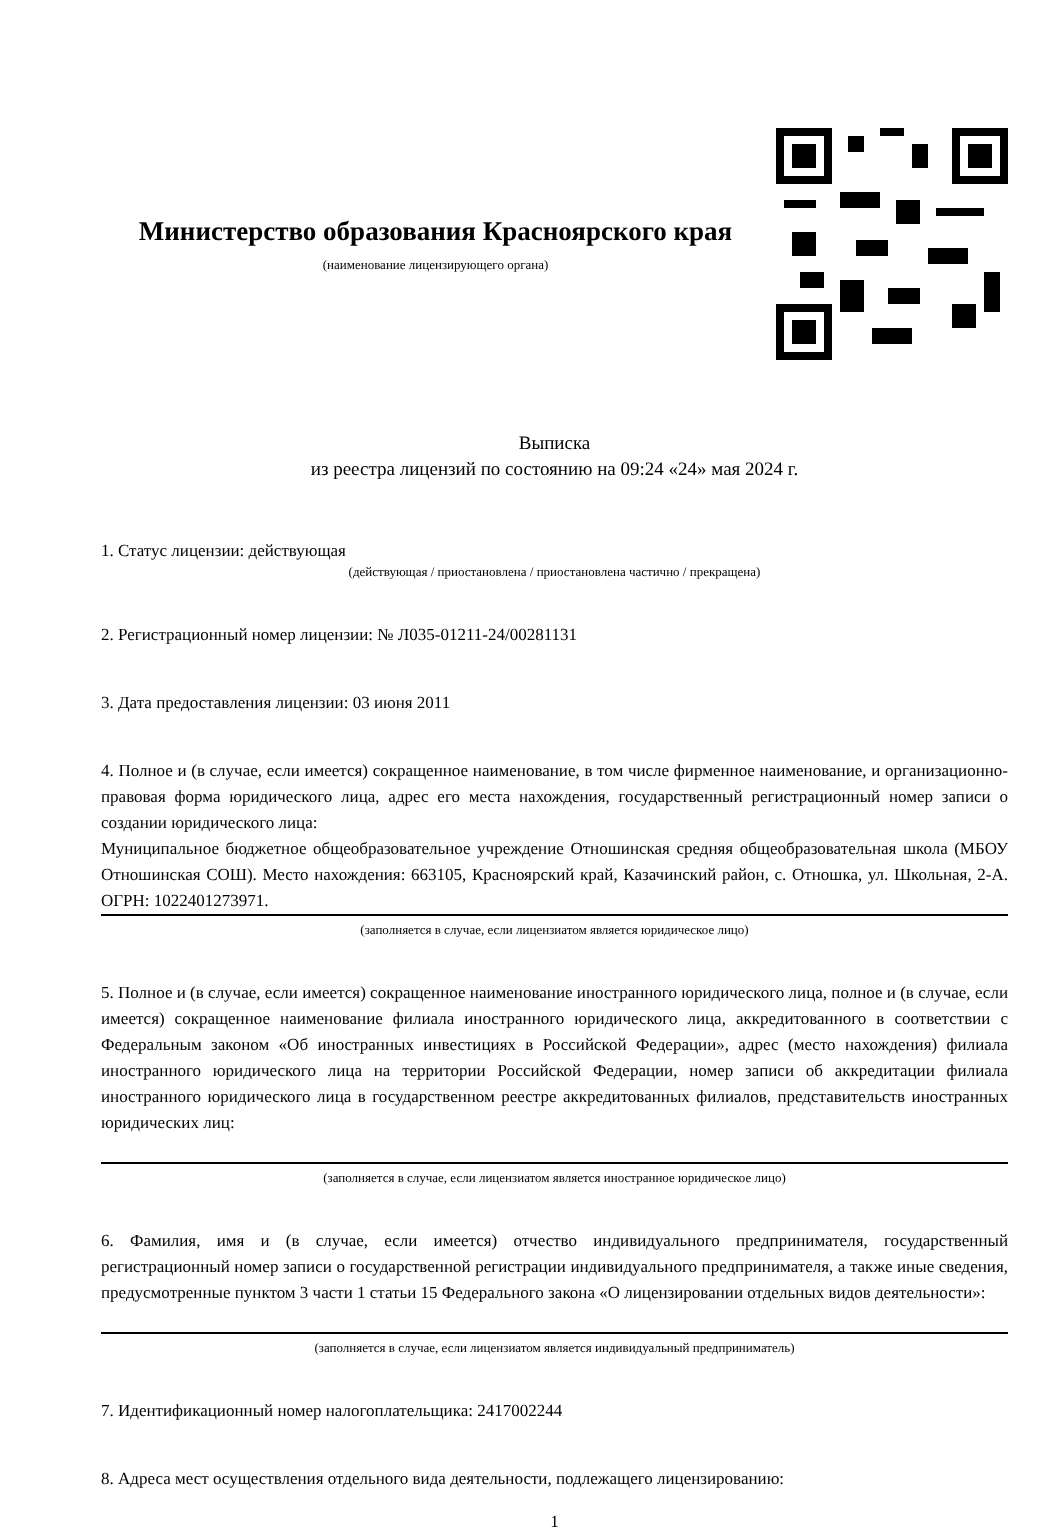Министерство образования Красноярского края
(наименование лицензирующего органа)
Выписка
из реестра лицензий по состоянию на 09:24 «24» мая 2024 г.
1. Статус лицензии: действующая
(действующая / приостановлена / приостановлена частично / прекращена)
2. Регистрационный номер лицензии: № Л035-01211-24/00281131
3. Дата предоставления лицензии: 03 июня 2011
4. Полное и (в случае, если имеется) сокращенное наименование, в том числе фирменное наименование, и организационно-правовая форма юридического лица, адрес его места нахождения, государственный регистрационный номер записи о создании юридического лица:
Муниципальное бюджетное общеобразовательное учреждение Отношинская средняя общеобразовательная школа (МБОУ Отношинская СОШ). Место нахождения: 663105, Красноярский край, Казачинский район, с. Отношка, ул. Школьная, 2-А. ОГРН: 1022401273971.
(заполняется в случае, если лицензиатом является юридическое лицо)
5. Полное и (в случае, если имеется) сокращенное наименование иностранного юридического лица, полное и (в случае, если имеется) сокращенное наименование филиала иностранного юридического лица, аккредитованного в соответствии с Федеральным законом «Об иностранных инвестициях в Российской Федерации», адрес (место нахождения) филиала иностранного юридического лица на территории Российской Федерации, номер записи об аккредитации филиала иностранного юридического лица в государственном реестре аккредитованных филиалов, представительств иностранных юридических лиц:
(заполняется в случае, если лицензиатом является иностранное юридическое лицо)
6. Фамилия, имя и (в случае, если имеется) отчество индивидуального предпринимателя, государственный регистрационный номер записи о государственной регистрации индивидуального предпринимателя, а также иные сведения, предусмотренные пунктом 3 части 1 статьи 15 Федерального закона «О лицензировании отдельных видов деятельности»:
(заполняется в случае, если лицензиатом является индивидуальный предприниматель)
7. Идентификационный номер налогоплательщика: 2417002244
8. Адреса мест осуществления отдельного вида деятельности, подлежащего лицензированию:
1